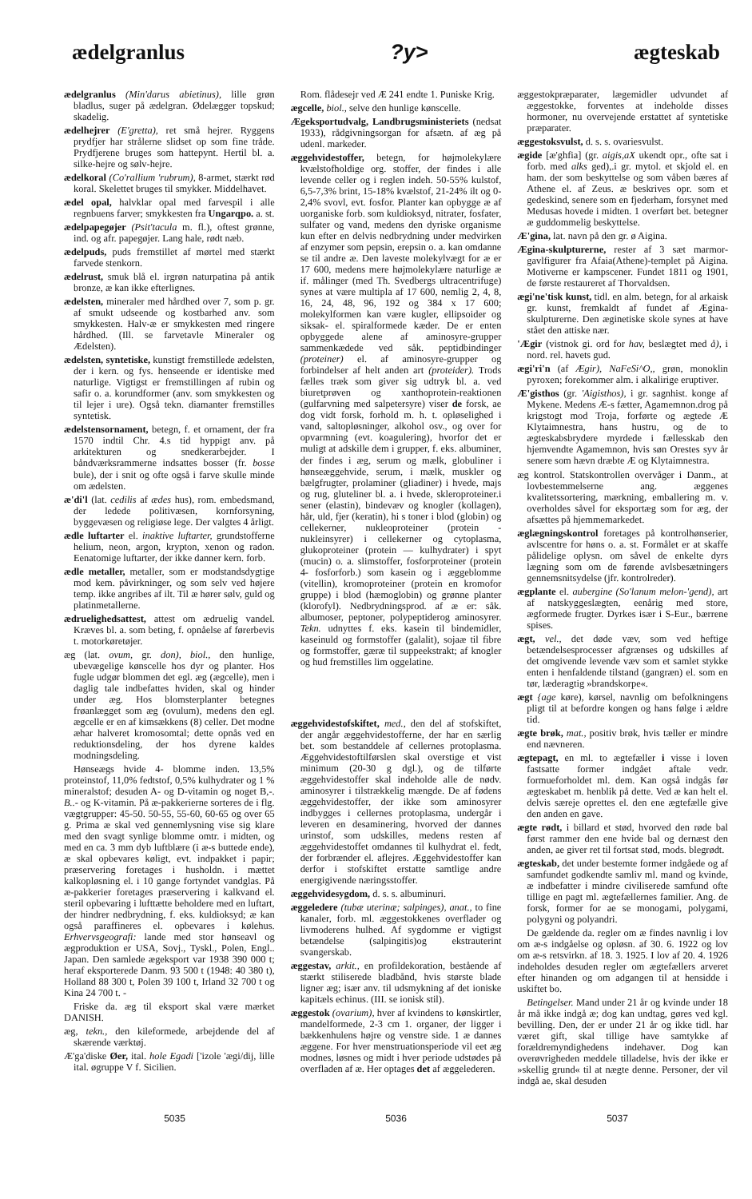ædelgranlus?y> ægteskab
ædelgranlus (Min'darus abietinus), lille grøn bladlus, suger på ædelgran. Ødelægger topskud; skadelig.
ædelhejrer (E'gretta), ret små hejrer. Ryggens prydfjer har strålerne slidset op som fine tråde. Prydfjerene bruges som hattepynt. Hertil bl. a. silke-hejre og sølv-hejre.
ædelkoral (Co'rallium 'rubrum), 8-armet, stærkt rød koral. Skelettet bruges til smykker. Middelhavet.
ædel opal, halvklar opal med farvespil i alle regnbuens farver; smykkesten fra Ungarqpo. a. st.
ædelpapegøjer (Psit'tacula m. fl.), oftest grønne, ind. og afr. papegøjer. Lang hale, rødt næb.
ædelpuds, puds fremstillet af mørtel med stærkt farvede stenkorn.
ædelrust, smuk blå el. irgrøn naturpatina på antik bronze, æ kan ikke efterlignes.
ædelsten, mineraler med hårdhed over 7, som p. gr. af smukt udseende og kostbarhed anv. som smykkesten. Halv-æ er smykkesten med ringere hårdhed. (Ill. se farvetavle Mineraler og Ædelsten).
ædelsten, syntetiske, kunstigt fremstillede ædelsten, der i kern. og fys. henseende er identiske med naturlige. Vigtigst er fremstillingen af rubin og safir o. a. korundformer (anv. som smykkesten og til lejer i ure). Også tekn. diamanter fremstilles syntetisk.
ædelstensornament, betegn, f. et ornament, der fra 1570 indtil Chr. 4.s tid hyppigt anv. på arkitekturen og snedkerarbejder. I båndværksrammerne indsattes bosser (fr. bosse bule), der i snit og ofte også i farve skulle minde om ædelsten.
æ'di'l (lat. cedilis af ædes hus), rom. embedsmand, der ledede politivæsen, kornforsyning, byggevæsen og religiøse lege. Der valgtes 4 årligt.
ædle luftarter el. inaktive luftarter, grundstofferne helium, neon, argon, krypton, xenon og radon. Eenatomige luftarter, der ikke danner kern. forb.
ædle metaller, metaller, som er modstandsdygtige mod kem. påvirkninger, og som selv ved højere temp. ikke angribes af ilt. Til æ hører sølv, guld og platinmetallerne.
ædruelighedsattest, attest om ædruelig vandel. Kræves bl. a. som beting, f. opnåelse af førerbevis t. motorkøretøjer.
æg (lat. ovum, gr. don), biol., den hunlige, ubevægelige kønscelle hos dyr og planter. Hos fugle udgør blommen det egl. æg (ægcelle), men i daglig tale indbefattes hviden, skal og hinder under æg. Hos blomsterplanter betegnes frøanlægget som æg (ovulum), medens den egl. ægcelle er en af kimsækkens (8) celler. Det modne æhar halveret kromosomtal; dette opnås ved en reduktionsdeling, der hos dyrene kaldes modningsdeling.
Hønseægs hvide 4- blomme inden. 13,5% proteinstof, 11,0% fedtstof, 0,5% kulhydrater og 1 % mineralstof; desuden A- og D-vitamin og noget B,-. B..- og K-vitamin. På æ-pakkerierne sorteres de i flg. vægtgrupper: 45-50. 50-55, 55-60, 60-65 og over 65 g. Prima æ skal ved gennemlysning vise sig klare med den svagt synlige blomme omtr. i midten, og med en ca. 3 mm dyb luftblære (i æ-s buttede ende), æ skal opbevares køligt, evt. indpakket i papir; præservering foretages i husholdn. i mættet kalkopløsning el. i 10 gange fortyndet vandglas. På æ-pakkerier foretages præservering i kalkvand el. steril opbevaring i lufttætte beholdere med en luftart, der hindrer nedbrydning, f. eks. kuldioksyd; æ kan også paraffineres el. opbevares i kølehus. Erhvervsgeografi: lande med stor hønseavl og ægproduktion er USA, Sovj., Tyskl., Polen, Engl.. Japan. Den samlede ægeksport var 1938 390 000 t; heraf eksporterede Danm. 93 500 t (1948: 40 380 t), Holland 88 300 t, Polen 39 100 t, Irland 32 700 t og Kina 24 700 t. -
Friske da. æg til eksport skal være mærket DANISH.
æg, tekn., den kileformede, arbejdende del af skærende værktøj.
Æ'ga'diske Øer, ital. hole Egadi ['izole 'ægi/dij, lille ital. øgruppe V f. Sicilien.
Rom. flådesejr ved Æ 241 endte 1. Puniske Krig.
ægcelle, biol., selve den hunlige kønscelle.
Ægeksportudvalg, Landbrugsministeriets (nedsat 1933), rådgivningsorgan for afsætn. af æg på udenl. markeder.
æggehvidestoffer, betegn, for højmolekylære kvælstofholdige org. stoffer, der findes i alle levende celler og i reglen indeh. 50-55% kulstof, 6,5-7,3% brint, 15-18% kvælstof, 21-24% ilt og 0-2,4% svovl, evt. fosfor. Planter kan opbygge æ af uorganiske forb. som kuldioksyd, nitrater, fosfater, sulfater og vand, medens den dyriske organisme kun efter en delvis nedbrydning under medvirken af enzymer som pepsin, erepsin o. a. kan omdanne se til andre æ. Den laveste molekylvægt for æ er 17 600, medens mere højmolekylære naturlige æ if. målinger (med Th. Svedbergs ultracentrifuge) synes at være multipla af 17 600, nemlig 2, 4, 8, 16, 24, 48, 96, 192 og 384 x 17 600; molekylformen kan være kugler, ellipsoider og siksak- el. spiralformede kæder. De er enten opbyggede alene af aminosyre-grupper sammenkædede ved såk. peptidbindinger (proteiner) el. af aminosyre-grupper og forbindelser af helt anden art (proteider). Trods fælles træk som giver sig udtryk bl. a. ved biuretprøven og xanthoprotein-reaktionen (gulfarvning med salpetersyre) viser de forsk, ae dog vidt forsk, forhold m. h. t. opløselighed i vand, saltopløsninger, alkohol osv., og over for opvarmning (evt. koagulering), hvorfor det er muligt at adskille dem i grupper, f. eks. albuminer, der findes i æg, serum og mælk, globuliner i hønseæggehvide, serum, i mælk, muskler og bælgfrugter, prolaminer (gliadiner) i hvede, majs og rug, gluteliner bl. a. i hvede, skleroproteiner.i sener (elastin), bindevæv og knogler (kollagen), hår, uld, fjer (keratin), hi s toner i blod (globin) og cellekerner, nukleoproteiner (protein - nukleinsyrer) i cellekerner og cytoplasma, glukoproteiner (protein — kulhydrater) i spyt (mucin) o. a. slimstoffer, fosforproteiner (protein 4- fosforforb.) som kasein og i æggeblomme (vitellin), kromoproteiner (protein en kromofor gruppe) i blod (hæmoglobin) og grønne planter (klorofyl). Nedbrydningsprod. af æ er: såk. albumoser, peptoner, polypeptiderog aminosyrer. Tekn. udnyttes f. eks. kasein til bindemidler, kaseinuld og formstoffer (galalit), sojaæ til fibre og formstoffer, gæræ til suppeekstrakt; af knogler og hud fremstilles lim oggelatine.
æggehvidestofskiftet, med., den del af stofskiftet, der angår æggehvidestofferne, der har en særlig bet. som bestanddele af cellernes protoplasma. Æggehvidestoftilførslen skal overstige et vist minimum (20-30 g dgl.), og de tilførte æggehvidestoffer skal indeholde alle de nødv. aminosyrer i tilstrækkelig mængde. De af fødens æggehvidestoffer, der ikke som aminosyrer indbygges i cellernes protoplasma, undergår i leveren en desaminering, hvorved der dannes urinstof, som udskilles, medens resten af æggehvidestoffet omdannes til kulhydrat el. fedt, der forbrænder el. aflejres. Æggehvidestoffer kan derfor i stofskiftet erstatte samtlige andre energigivende næringsstoffer.
æggehvidesygdom, d. s. s. albuminuri.
æggeledere (tubæ uterinæ; salpinges), anat., to fine kanaler, forb. ml. æggestokkenes overflader og livmoderens hulhed. Af sygdomme er vigtigst betændelse (salpingitis)og ekstrauterint svangerskab.
æggestav, arkit., en profildekoration, bestående af stærkt stiliserede bladbånd, hvis største blade ligner æg; især anv. til udsmykning af det ioniske kapitæls echinus. (III. se ionisk stil).
æggestok (ovarium), hver af kvindens to kønskirtler, mandelformede, 2-3 cm 1. organer, der ligger i bækkenhulens højre og venstre side. 1 æ dannes æggene. For hver menstruationsperiode vil eet æg modnes, løsnes og midt i hver periode udstødes på overfladen af æ. Her optages det af æggelederen.
æggestokpræparater, lægemidler udvundet af æggestokke, forventes at indeholde disses hormoner, nu overvejende erstattet af syntetiske præparater.
æggestoksvulst, d. s. s. ovariesvulst.
ægide [æ'ghfia] (gr. aigis,aX ukendt opr., ofte sat i forb. med alks ged),.i gr. mytol. et skjold el. en ham. der som beskyttelse og som våben bæres af Athene el. af Zeus. æ beskrives opr. som et gedeskind, senere som en fjederham, forsynet med Medusas hovede i midten. 1 overført bet. betegner æ guddommelig beskyttelse.
Æ'gina, lat. navn på den gr. ø Aigina.
Ægina-skulpturerne, rester af 3 sæt marmor-gavlfigurer fra Afaia(Athene)-templet på Aigina. Motiverne er kampscener. Fundet 1811 og 1901, de første restaureret af Thorvaldsen.
ægi'ne'tisk kunst, tidl. en alm. betegn, for al arkaisk gr. kunst, fremkaldt af fundet af Ægina-skulpturerne. Den æginetiske skole synes at have stået den attiske nær.
'Ægir (vistnok gi. ord for hav, beslægtet med å), i nord. rel. havets gud.
ægi'ri'n (af Ægir), NaFeSi^O,, grøn, monoklin pyroxen; forekommer alm. i alkalirige eruptiver.
Æ'gisthos (gr. 'Aigisthos), i gr. sagnhist. konge af Mykene. Medens Æ-s fætter, Agamemnon.drog på krigstogt mod Troja, forførte og ægtede Æ Klytaimnestra, hans hustru, og de to ægteskabsbrydere myrdede i fællesskab den hjemvendte Agamemnon, hvis søn Orestes syv år senere som hævn dræbte Æ og Klytaimnestra.
æg kontrol. Statskontrollen overvåger i Danm., at lovbestemmelserne ang. æggenes kvalitetssortering, mærkning, emballering m. v. overholdes såvel for eksportæg som for æg, der afsættes på hjemmemarkedet.
æglægningskontrol foretages på kontrolhønserier, avlscentre for høns o. a. st. Formålet er at skaffe pålidelige oplysn. om såvel de enkelte dyrs lægning som om de førende avlsbesætningers gennemsnitsydelse (jfr. kontrolreder).
ægplante el. aubergine (So'lanum melon-'gend), art af natskyggeslægten, eenårig med store, ægformede frugter. Dyrkes især i S-Eur., bærrene spises.
ægt, vel., det døde væv, som ved heftige betændelsesprocesser afgrænses og udskilles af det omgivende levende væv som et samlet stykke enten i henfaldende tilstand (gangræn) el. som en tør, læderagtig »brandskorpe«.
ægt {age køre), kørsel, navnlig om befolkningens pligt til at befordre kongen og hans følge i ældre tid.
ægte brøk, mat., positiv brøk, hvis tæller er mindre end nævneren.
ægtepagt, en ml. to ægtefæller i visse i loven fastsatte former indgået aftale vedr. formueforholdet ml. dem. Kan også indgås før ægteskabet m. henblik på dette. Ved æ kan helt el. delvis særeje oprettes el. den ene ægtefælle give den anden en gave.
ægte rødt, i billard et stød, hvorved den røde bal først rammer den ene hvide bal og dernæst den anden, ae giver ret til fortsat stød, mods. blegrødt.
ægteskab, det under bestemte former indgåede og af samfundet godkendte samliv ml. mand og kvinde, æ indbefatter i mindre civiliserede samfund ofte tillige en pagt ml. ægtefællernes familier. Ang. de forsk, former for ae se monogami, polygami, polygyni og polyandri.
De gældende da. regler om æ findes navnlig i lov om æ-s indgåelse og opløsn. af 30. 6. 1922 og lov om æ-s retsvirkn. af 18. 3. 1925. I lov af 20. 4. 1926 indeholdes desuden regler om ægtefællers arveret efter hinanden og om adgangen til at hensidde i uskiftet bo.
Betingelser. Mand under 21 år og kvinde under 18 år må ikke indgå æ; dog kan undtag, gøres ved kgl. bevilling. Den, der er under 21 år og ikke tidl. har været gift, skal tillige have samtykke af forældremyndighedens indehaver. Dog kan overøvrigheden meddele tilladelse, hvis der ikke er »skellig grund« til at nægte denne. Personer, der vil indgå ae, skal desuden
5035 5036 5037